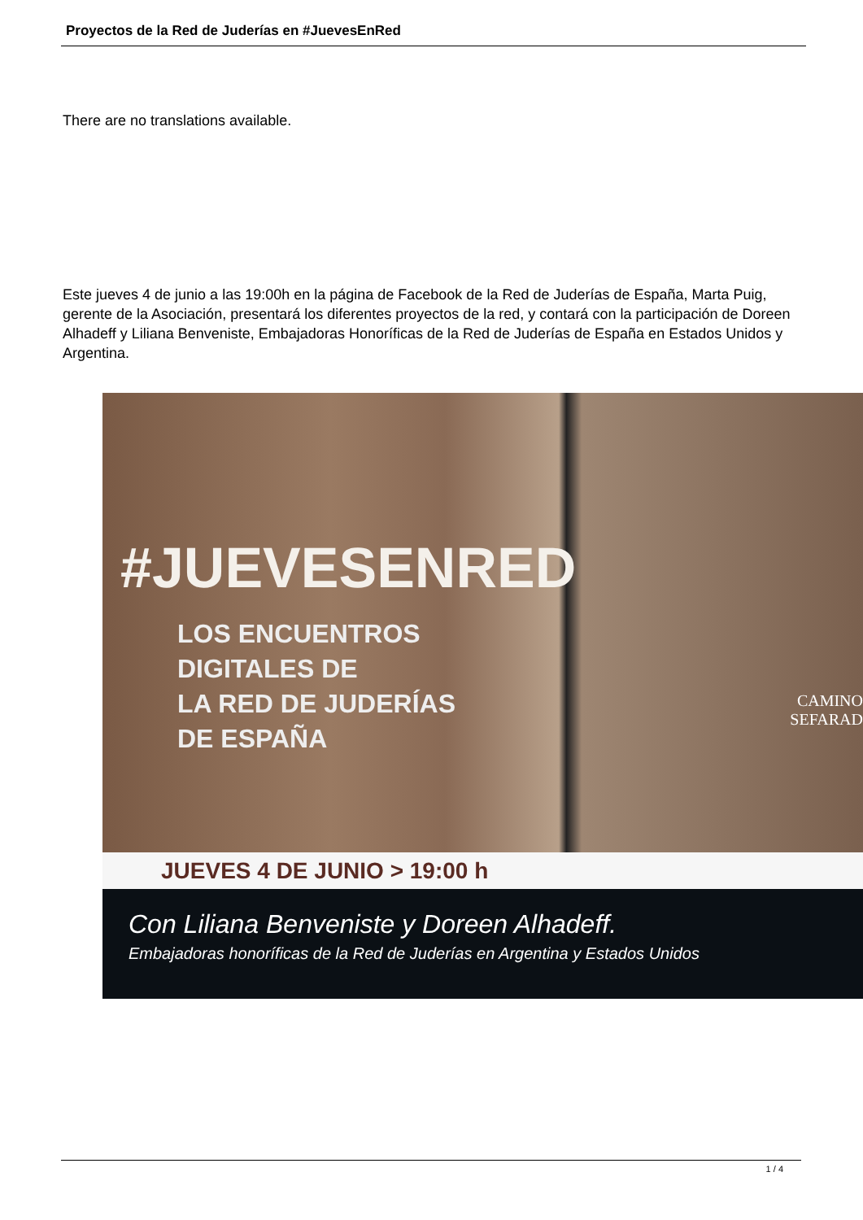Proyectos de la Red de Juderías en #JuevesEnRed
There are no translations available.
Este jueves 4 de junio a las 19:00h en la página de Facebook de la Red de Juderías de España, Marta Puig, gerente de la Asociación, presentará los diferentes proyectos de la red, y contará con la participación de Doreen Alhadeff y Liliana Benveniste, Embajadoras Honoríficas de la Red de Juderías de España en Estados Unidos y Argentina.
#JUEVESENRED
LOS ENCUENTROS
DIGITALES DE
LA RED DE JUDERÍAS
DE ESPAÑA
CAMINO
SEFARAD
JUEVES 4 DE JUNIO > 19:00 h
Con Liliana Benveniste y Doreen Alhadeff.
Embajadoras honoríficas de la Red de Juderías en Argentina y Estados Unidos
1 / 4